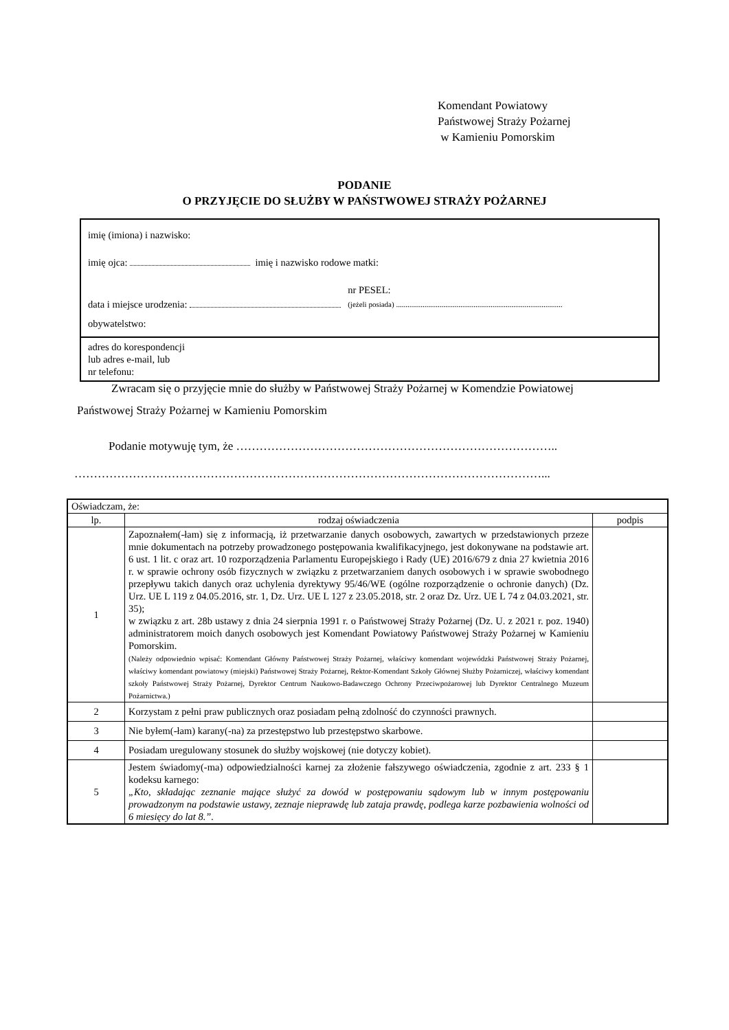Komendant Powiatowy
Państwowej Straży Pożarnej
w Kamieniu Pomorskim
PODANIE
O PRZYJĘCIE DO SŁUŻBY W PAŃSTWOWEJ STRAŻY POŻARNEJ
imię (imiona) i nazwisko:
imię ojca: imię i nazwisko rodowe matki:
data i miejsce urodzenia: nr PESEL:
(jeżeli posiada) ........................................................................................
obywatelstwo:
adres do korespondencji
lub adres e-mail, lub
nr telefonu:
Zwracam się o przyjęcie mnie do służby w Państwowej Straży Pożarnej w Komendzie Powiatowej
Państwowej Straży Pożarnej w Kamieniu Pomorskim
Podanie motywuję tym, że ………………………………………………………………………..
…………………………………………………………………………………………………………...
| Oświadczam, że: | | |
| lp. | rodzaj oświadczenia | podpis |
| 1 | Zapoznałem(-łam) się z informacją, iż przetwarzanie danych osobowych, zawartych w przedstawionych przeze mnie dokumentach na potrzeby prowadzonego postępowania kwalifikacyjnego, jest dokonywane na podstawie art. 6 ust. 1 lit. c oraz art. 10 rozporządzenia Parlamentu Europejskiego i Rady (UE) 2016/679 z dnia 27 kwietnia 2016 r. w sprawie ochrony osób fizycznych w związku z przetwarzaniem danych osobowych i w sprawie swobodnego przepływu takich danych oraz uchylenia dyrektywy 95/46/WE (ogólne rozporządzenie o ochronie danych) (Dz. Urz. UE L 119 z 04.05.2016, str. 1, Dz. Urz. UE L 127 z 23.05.2018, str. 2 oraz Dz. Urz. UE L 74 z 04.03.2021, str. 35); w związku z art. 28b ustawy z dnia 24 sierpnia 1991 r. o Państwowej Straży Pożarnej (Dz. U. z 2021 r. poz. 1940) administratorem moich danych osobowych jest Komendant Powiatowy Państwowej Straży Pożarnej w Kamieniu Pomorskim. (Należy odpowiednio wpisać: Komendant Główny Państwowej Straży Pożarnej, właściwy komendant wojewódzki Państwowej Straży Pożarnej, właściwy komendant powiatowy (miejski) Państwowej Straży Pożarnej, Rektor-Komendant Szkoły Głównej Służby Pożarniczej, właściwy komendant szkoły Państwowej Straży Pożarnej, Dyrektor Centrum Naukowo-Badawczego Ochrony Przeciwpożarowej lub Dyrektor Centralnego Muzeum Pożarnictwa.) | |
| 2 | Korzystam z pełni praw publicznych oraz posiadam pełną zdolność do czynności prawnych. | |
| 3 | Nie byłem(-łam) karany(-na) za przestępstwo lub przestępstwo skarbowe. | |
| 4 | Posiadam uregulowany stosunek do służby wojskowej (nie dotyczy kobiet). | |
| 5 | Jestem świadomy(-ma) odpowiedzialności karnej za złożenie fałszywego oświadczenia, zgodnie z art. 233 § 1 kodeksu karnego: „Kto, składając zeznanie mające służyć za dowód w postępowaniu sądowym lub w innym postępowaniu prowadzonym na podstawie ustawy, zeznaje nieprawdę lub zataja prawdę, podlega karze pozbawienia wolności od 6 miesięcy do lat 8.”. | |